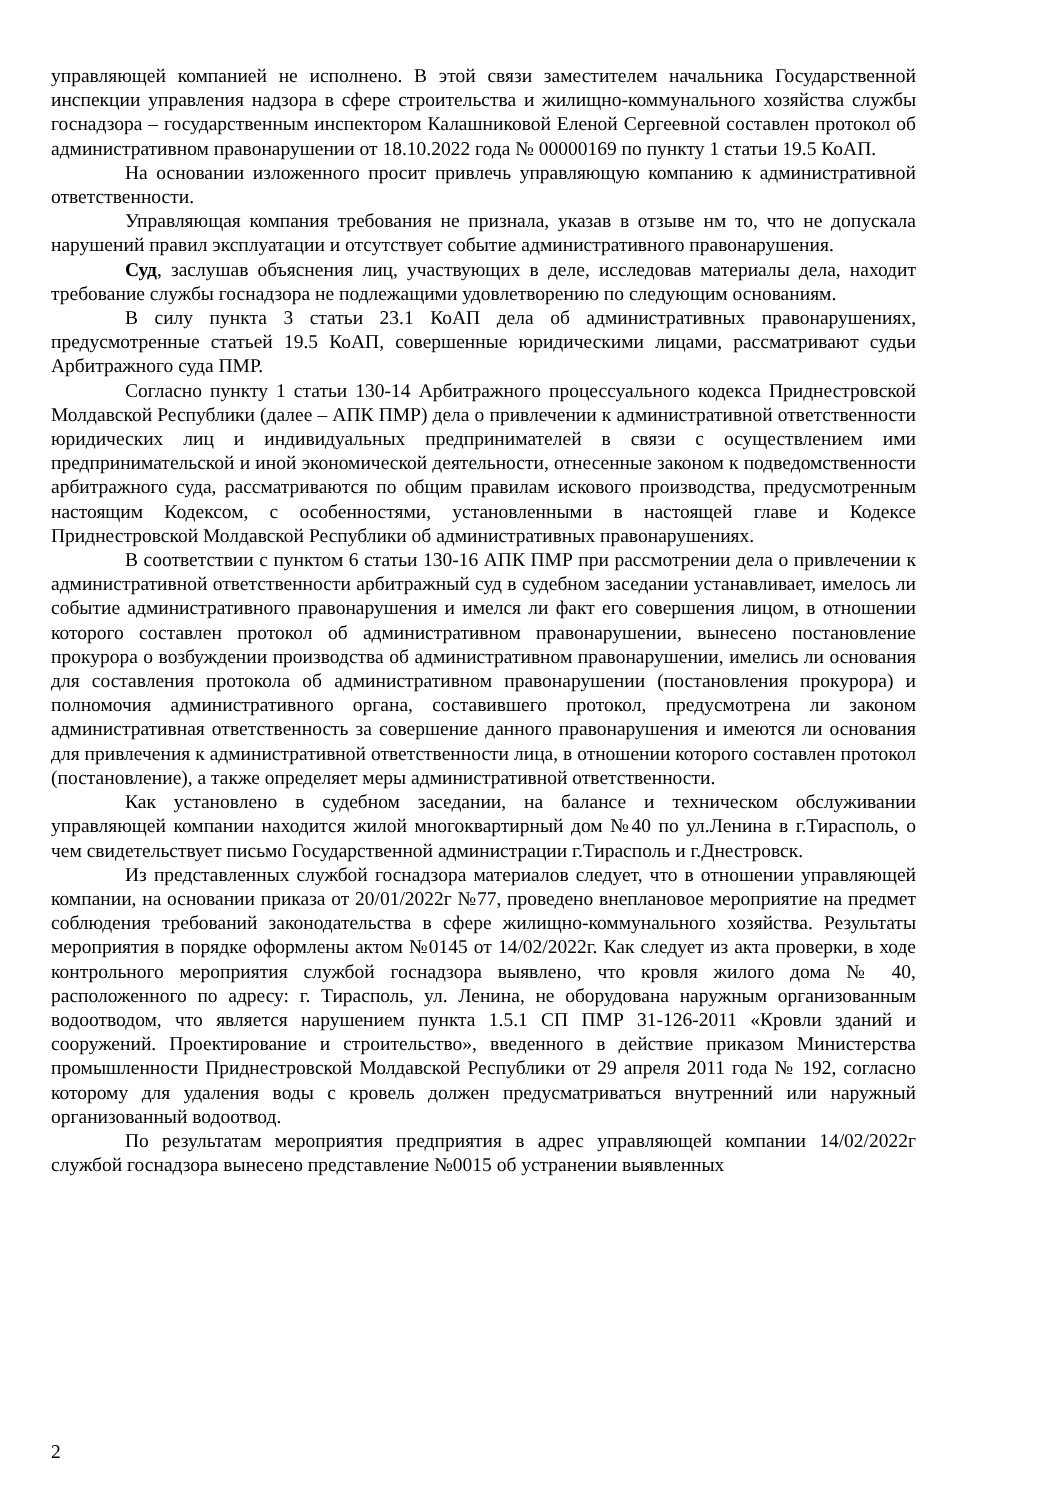управляющей компанией не исполнено. В этой связи заместителем начальника Государственной инспекции управления надзора в сфере строительства и жилищно-коммунального хозяйства службы госнадзора – государственным инспектором Калашниковой Еленой Сергеевной составлен протокол об административном правонарушении от 18.10.2022 года № 00000169 по пункту 1 статьи 19.5 КоАП.
На основании изложенного просит привлечь управляющую компанию к административной ответственности.
Управляющая компания требования не признала, указав в отзыве нм то, что не допускала нарушений правил эксплуатации и отсутствует событие административного правонарушения.
Суд, заслушав объяснения лиц, участвующих в деле, исследовав материалы дела, находит требование службы госнадзора не подлежащими удовлетворению по следующим основаниям.
В силу пункта 3 статьи 23.1 КоАП дела об административных правонарушениях, предусмотренные статьей 19.5 КоАП, совершенные юридическими лицами, рассматривают судьи Арбитражного суда ПМР.
Согласно пункту 1 статьи 130-14 Арбитражного процессуального кодекса Приднестровской Молдавской Республики (далее – АПК ПМР) дела о привлечении к административной ответственности юридических лиц и индивидуальных предпринимателей в связи с осуществлением ими предпринимательской и иной экономической деятельности, отнесенные законом к подведомственности арбитражного суда, рассматриваются по общим правилам искового производства, предусмотренным настоящим Кодексом, с особенностями, установленными в настоящей главе и Кодексе Приднестровской Молдавской Республики об административных правонарушениях.
В соответствии с пунктом 6 статьи 130-16 АПК ПМР при рассмотрении дела о привлечении к административной ответственности арбитражный суд в судебном заседании устанавливает, имелось ли событие административного правонарушения и имелся ли факт его совершения лицом, в отношении которого составлен протокол об административном правонарушении, вынесено постановление прокурора о возбуждении производства об административном правонарушении, имелись ли основания для составления протокола об административном правонарушении (постановления прокурора) и полномочия административного органа, составившего протокол, предусмотрена ли законом административная ответственность за совершение данного правонарушения и имеются ли основания для привлечения к административной ответственности лица, в отношении которого составлен протокол (постановление), а также определяет меры административной ответственности.
Как установлено в судебном заседании, на балансе и техническом обслуживании управляющей компании находится жилой многоквартирный дом №40 по ул.Ленина в г.Тирасполь, о чем свидетельствует письмо Государственной администрации г.Тирасполь и г.Днестровск.
Из представленных службой госнадзора материалов следует, что в отношении управляющей компании, на основании приказа от 20/01/2022г №77, проведено внеплановое мероприятие на предмет соблюдения требований законодательства в сфере жилищно-коммунального хозяйства. Результаты мероприятия в порядке оформлены актом №0145 от 14/02/2022г. Как следует из акта проверки, в ходе контрольного мероприятия службой госнадзора выявлено, что кровля жилого дома № 40, расположенного по адресу: г. Тирасполь, ул. Ленина, не оборудована наружным организованным водоотводом, что является нарушением пункта 1.5.1 СП ПМР 31-126-2011 «Кровли зданий и сооружений. Проектирование и строительство», введенного в действие приказом Министерства промышленности Приднестровской Молдавской Республики от 29 апреля 2011 года № 192, согласно которому для удаления воды с кровель должен предусматриваться внутренний или наружный организованный водоотвод.
По результатам мероприятия предприятия в адрес управляющей компании 14/02/2022г службой госнадзора вынесено представление №0015 об устранении выявленных
2